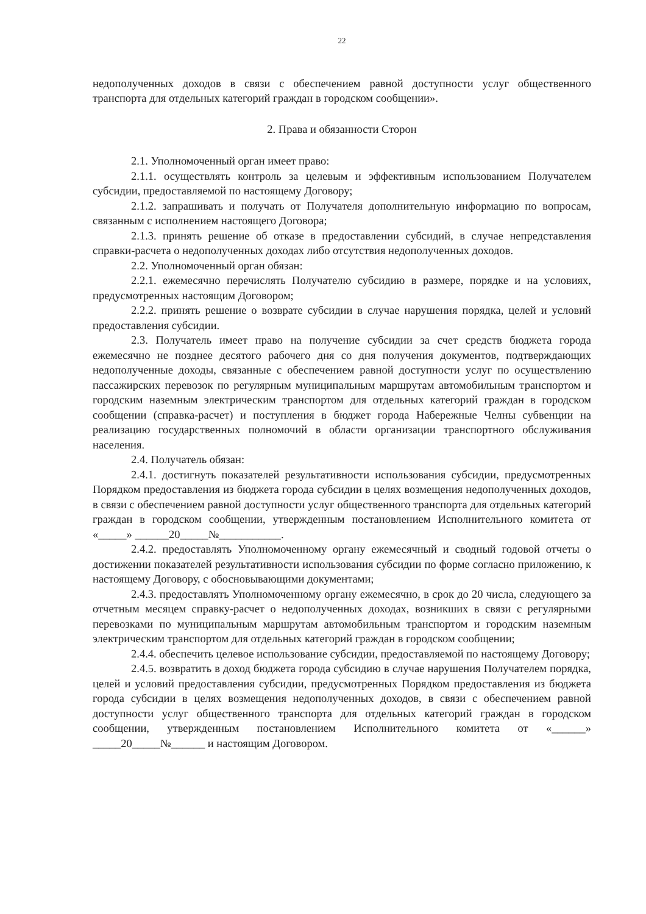22
недополученных доходов в связи с обеспечением равной доступности услуг общественного транспорта для отдельных категорий граждан в городском сообщении».
2. Права и обязанности Сторон
2.1. Уполномоченный орган имеет право:
2.1.1. осуществлять контроль за целевым и эффективным использованием Получателем субсидии, предоставляемой по настоящему Договору;
2.1.2. запрашивать и получать от Получателя дополнительную информацию по вопросам, связанным с исполнением настоящего Договора;
2.1.3. принять решение об отказе в предоставлении субсидий, в случае непредставления справки-расчета о недополученных доходах либо отсутствия недополученных доходов.
2.2. Уполномоченный орган обязан:
2.2.1. ежемесячно перечислять Получателю субсидию в размере, порядке и на условиях, предусмотренных настоящим Договором;
2.2.2. принять решение о возврате субсидии в случае нарушения порядка, целей и условий предоставления субсидии.
2.3. Получатель имеет право на получение субсидии за счет средств бюджета города ежемесячно не позднее десятого рабочего дня со дня получения документов, подтверждающих недополученные доходы, связанные с обеспечением равной доступности услуг по осуществлению пассажирских перевозок по регулярным муниципальным маршрутам автомобильным транспортом и городским наземным электрическим транспортом для отдельных категорий граждан в городском сообщении (справка-расчет) и поступления в бюджет города Набережные Челны субвенции на реализацию государственных полномочий в области организации транспортного обслуживания населения.
2.4. Получатель обязан:
2.4.1. достигнуть показателей результативности использования субсидии, предусмотренных Порядком предоставления из бюджета города субсидии в целях возмещения недополученных доходов, в связи с обеспечением равной доступности услуг общественного транспорта для отдельных категорий граждан в городском сообщении, утвержденным постановлением Исполнительного комитета от «_____» ______20_____№___________.
2.4.2. предоставлять Уполномоченному органу ежемесячный и сводный годовой отчеты о достижении показателей результативности использования субсидии по форме согласно приложению, к настоящему Договору, с обосновывающими документами;
2.4.3. предоставлять Уполномоченному органу ежемесячно, в срок до 20 числа, следующего за отчетным месяцем справку-расчет о недополученных доходах, возникших в связи с регулярными перевозками по муниципальным маршрутам автомобильным транспортом и городским наземным электрическим транспортом для отдельных категорий граждан в городском сообщении;
2.4.4. обеспечить целевое использование субсидии, предоставляемой по настоящему Договору;
2.4.5. возвратить в доход бюджета города субсидию в случае нарушения Получателем порядка, целей и условий предоставления субсидии, предусмотренных Порядком предоставления из бюджета города субсидии в целях возмещения недополученных доходов, в связи с обеспечением равной доступности услуг общественного транспорта для отдельных категорий граждан в городском сообщении, утвержденным постановлением Исполнительного комитета от «______» _____20_____№______ и настоящим Договором.